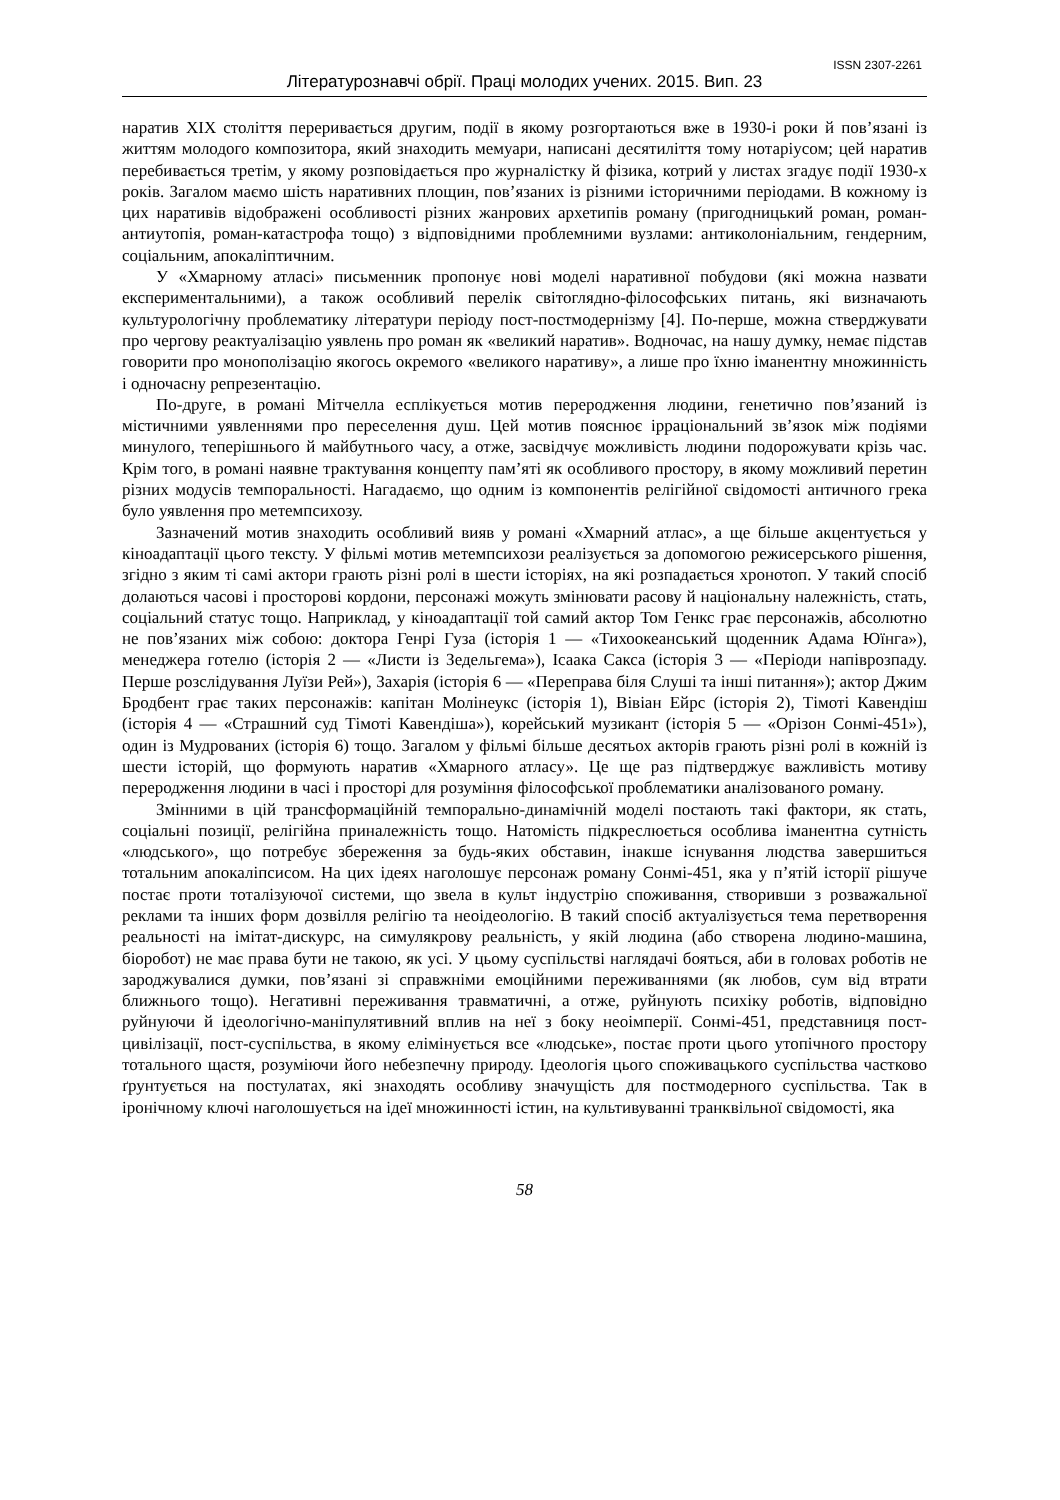ISSN 2307-2261
Літературознавчі обрії. Праці молодих учених. 2015. Вип. 23
наратив XIX століття переривається другим, події в якому розгортаються вже в 1930-і роки й пов’язані із життям молодого композитора, який знаходить мемуари, написані десятиліття тому нотаріусом; цей наратив перебивається третім, у якому розповідається про журналістку й фізика, котрий у листах згадує події 1930-х років. Загалом маємо шість наративних площин, пов’язаних із різними історичними періодами. В кожному із цих наративів відображені особливості різних жанрових архетипів роману (пригодницький роман, роман-антиутопія, роман-катастрофа тощо) з відповідними проблемними вузлами: антиколоніальним, гендерним, соціальним, апокаліптичним.
У «Хмарному атласі» письменник пропонує нові моделі наративної побудови (які можна назвати експериментальними), а також особливий перелік світоглядно-філософських питань, які визначають культурологічну проблематику літератури періоду пост-постмодернізму [4]. По-перше, можна стверджувати про чергову реактуалізацію уявлень про роман як «великий наратив». Водночас, на нашу думку, немає підстав говорити про монополізацію якогось окремого «великого наративу», а лише про їхню іманентну множинність і одночасну репрезентацію.
По-друге, в романі Мітчелла есплікується мотив переродження людини, генетично пов’язаний із містичними уявленнями про переселення душ. Цей мотив пояснює ірраціональний зв’язок між подіями минулого, теперішнього й майбутнього часу, а отже, засвідчує можливість людини подорожувати крізь час. Крім того, в романі наявне трактування концепту пам’яті як особливого простору, в якому можливий перетин різних модусів темпоральності. Нагадаємо, що одним із компонентів релігійної свідомості античного грека було уявлення про метемпсихозу.
Зазначений мотив знаходить особливий вияв у романі «Хмарний атлас», а ще більше акцентується у кіноадаптації цього тексту. У фільмі мотив метемпсихози реалізується за допомогою режисерського рішення, згідно з яким ті самі актори грають різні ролі в шести історіях, на які розпадається хронотоп. У такий спосіб долаються часові і просторові кордони, персонажі можуть змінювати расову й національну належність, стать, соціальний статус тощо. Наприклад, у кіноадаптації той самий актор Том Генкс грає персонажів, абсолютно не пов’язаних між собою: доктора Генрі Гуза (історія 1 — «Тихоокеанський щоденник Адама Юїнга»), менеджера готелю (історія 2 — «Листи із Зедельгема»), Ісаака Сакса (історія 3 — «Періоди напіврозпаду. Перше розслідування Луїзи Рей»), Захарія (історія 6 — «Переправа біля Слуші та інші питання»); актор Джим Бродбент грає таких персонажів: капітан Молінеукс (історія 1), Вівіан Ейрс (історія 2), Тімоті Кавендіш (історія 4 — «Страшний суд Тімоті Кавендіша»), корейський музикант (історія 5 — «Орізон Сонмі-451»), один із Мудрованих (історія 6) тощо. Загалом у фільмі більше десятьох акторів грають різні ролі в кожній із шести історій, що формують наратив «Хмарного атласу». Це ще раз підтверджує важливість мотиву переродження людини в часі і просторі для розуміння філософської проблематики аналізованого роману.
Змінними в цій трансформаційній темпорально-динамічній моделі постають такі фактори, як стать, соціальні позиції, релігійна приналежність тощо. Натомість підкреслюється особлива іманентна сутність «людського», що потребує збереження за будь-яких обставин, інакше існування людства завершиться тотальним апокаліпсисом. На цих ідеях наголошує персонаж роману Сонмі-451, яка у п’ятій історії рішуче постає проти тоталізуючої системи, що звела в культ індустрію споживання, створивши з розважальної реклами та інших форм дозвілля релігію та неоідеологію. В такий спосіб актуалізується тема перетворення реальності на імітат-дискурс, на симулякрову реальність, у якій людина (або створена людино-машина, біоробот) не має права бути не такою, як усі. У цьому суспільстві наглядачі бояться, аби в головах роботів не зароджувалися думки, пов’язані зі справжніми емоційними переживаннями (як любов, сум від втрати ближнього тощо). Негативні переживання травматичні, а отже, руйнують психіку роботів, відповідно руйнуючи й ідеологічно-маніпулятивний вплив на неї з боку неоімперії. Сонмі-451, представниця пост-цивілізації, пост-суспільства, в якому елімінується все «людське», постає проти цього утопічного простору тотального щастя, розуміючи його небезпечну природу. Ідеологія цього споживацького суспільства частково ґрунтується на постулатах, які знаходять особливу значущість для постмодерного суспільства. Так в іронічному ключі наголошується на ідеї множинності істин, на культивуванні транквільної свідомості, яка
58